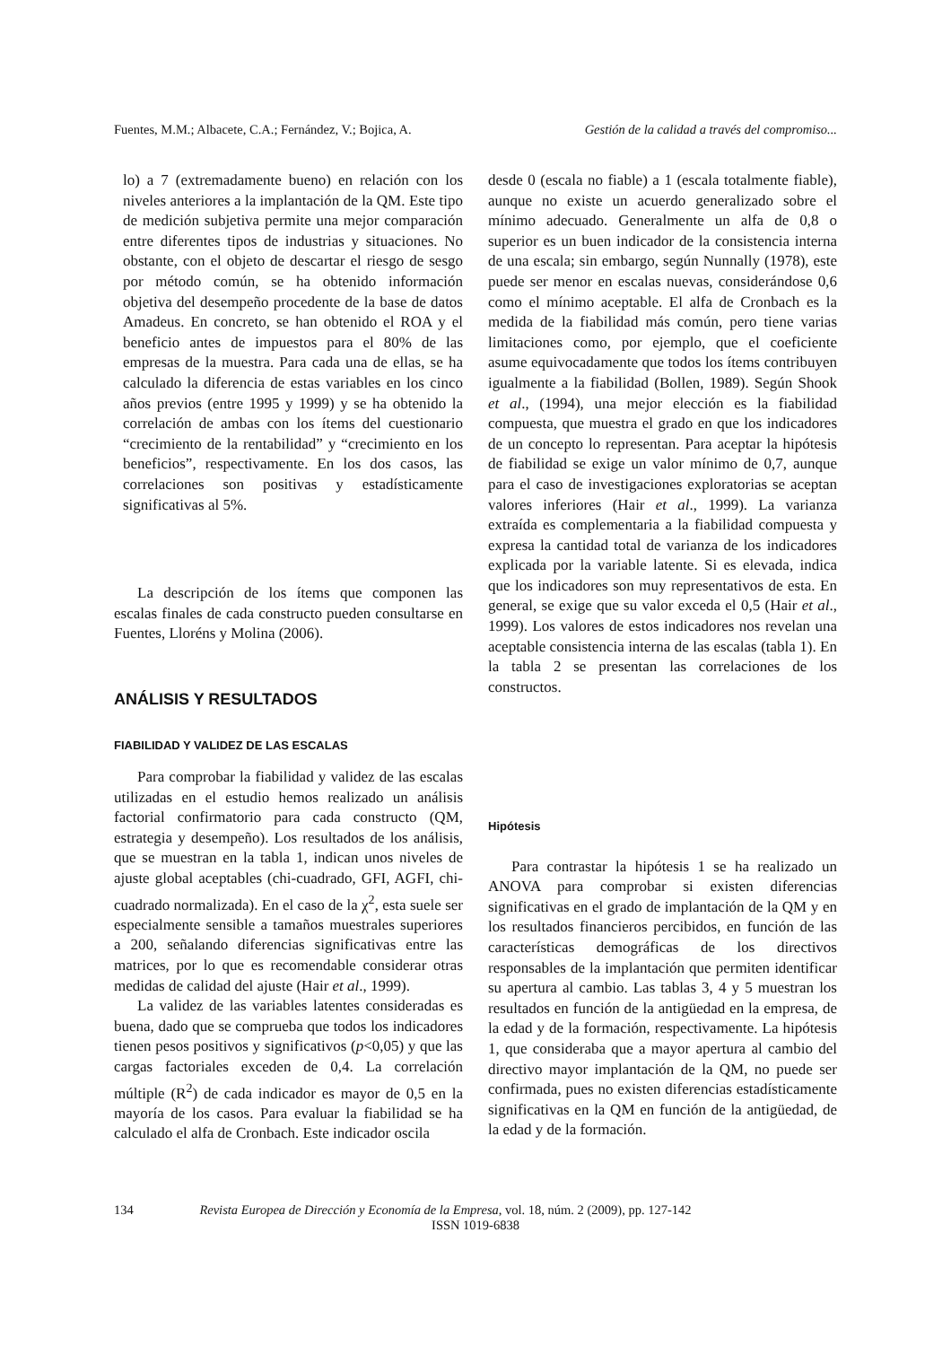Fuentes, M.M.; Albacete, C.A.; Fernández, V.; Bojica, A. Gestión de la calidad a través del compromiso...
lo) a 7 (extremadamente bueno) en relación con los niveles anteriores a la implantación de la QM. Este tipo de medición subjetiva permite una mejor comparación entre diferentes tipos de industrias y situaciones. No obstante, con el objeto de descartar el riesgo de sesgo por método común, se ha obtenido información objetiva del desempeño procedente de la base de datos Amadeus. En concreto, se han obtenido el ROA y el beneficio antes de impuestos para el 80% de las empresas de la muestra. Para cada una de ellas, se ha calculado la diferencia de estas variables en los cinco años previos (entre 1995 y 1999) y se ha obtenido la correlación de ambas con los ítems del cuestionario “crecimiento de la rentabilidad” y “crecimiento en los beneficios”, respectivamente. En los dos casos, las correlaciones son positivas y estadísticamente significativas al 5%.
desde 0 (escala no fiable) a 1 (escala totalmente fiable), aunque no existe un acuerdo generalizado sobre el mínimo adecuado. Generalmente un alfa de 0,8 o superior es un buen indicador de la consistencia interna de una escala; sin embargo, según Nunnally (1978), este puede ser menor en escalas nuevas, considerándose 0,6 como el mínimo aceptable. El alfa de Cronbach es la medida de la fiabilidad más común, pero tiene varias limitaciones como, por ejemplo, que el coeficiente asume equivocadamente que todos los ítems contribuyen igualmente a la fiabilidad (Bollen, 1989). Según Shook et al., (1994), una mejor elección es la fiabilidad compuesta, que muestra el grado en que los indicadores de un concepto lo representan. Para aceptar la hipótesis de fiabilidad se exige un valor mínimo de 0,7, aunque para el caso de investigaciones exploratorias se aceptan valores inferiores (Hair et al., 1999). La varianza extraída es complementaria a la fiabilidad compuesta y expresa la cantidad total de varianza de los indicadores explicada por la variable latente. Si es elevada, indica que los indicadores son muy representativos de esta. En general, se exige que su valor exceda el 0,5 (Hair et al., 1999). Los valores de estos indicadores nos revelan una aceptable consistencia interna de las escalas (tabla 1). En la tabla 2 se presentan las correlaciones de los constructos.
La descripción de los ítems que componen las escalas finales de cada constructo pueden consultarse en Fuentes, Lloréns y Molina (2006).
ANÁLISIS Y RESULTADOS
FIABILIDAD Y VALIDEZ DE LAS ESCALAS
Para comprobar la fiabilidad y validez de las escalas utilizadas en el estudio hemos realizado un análisis factorial confirmatorio para cada constructo (QM, estrategia y desempeño). Los resultados de los análisis, que se muestran en la tabla 1, indican unos niveles de ajuste global aceptables (chi-cuadrado, GFI, AGFI, chi-cuadrado normalizada). En el caso de la χ<sup>2</sup>, esta suele ser especialmente sensible a tamaños muestrales superiores a 200, señalando diferencias significativas entre las matrices, por lo que es recomendable considerar otras medidas de calidad del ajuste (Hair et al., 1999).
La validez de las variables latentes consideradas es buena, dado que se comprueba que todos los indicadores tienen pesos positivos y significativos (p<0,05) y que las cargas factoriales exceden de 0,4. La correlación múltiple (R<sup>2</sup>) de cada indicador es mayor de 0,5 en la mayoría de los casos. Para evaluar la fiabilidad se ha calculado el alfa de Cronbach. Este indicador oscila
Hipótesis
Para contrastar la hipótesis 1 se ha realizado un ANOVA para comprobar si existen diferencias significativas en el grado de implantación de la QM y en los resultados financieros percibidos, en función de las características demográficas de los directivos responsables de la implantación que permiten identificar su apertura al cambio. Las tablas 3, 4 y 5 muestran los resultados en función de la antigüedad en la empresa, de la edad y de la formación, respectivamente. La hipótesis 1, que consideraba que a mayor apertura al cambio del directivo mayor implantación de la QM, no puede ser confirmada, pues no existen diferencias estadísticamente significativas en la QM en función de la antigüedad, de la edad y de la formación.
134 Revista Europea de Dirección y Economía de la Empresa, vol. 18, núm. 2 (2009), pp. 127-142
ISSN 1019-6838